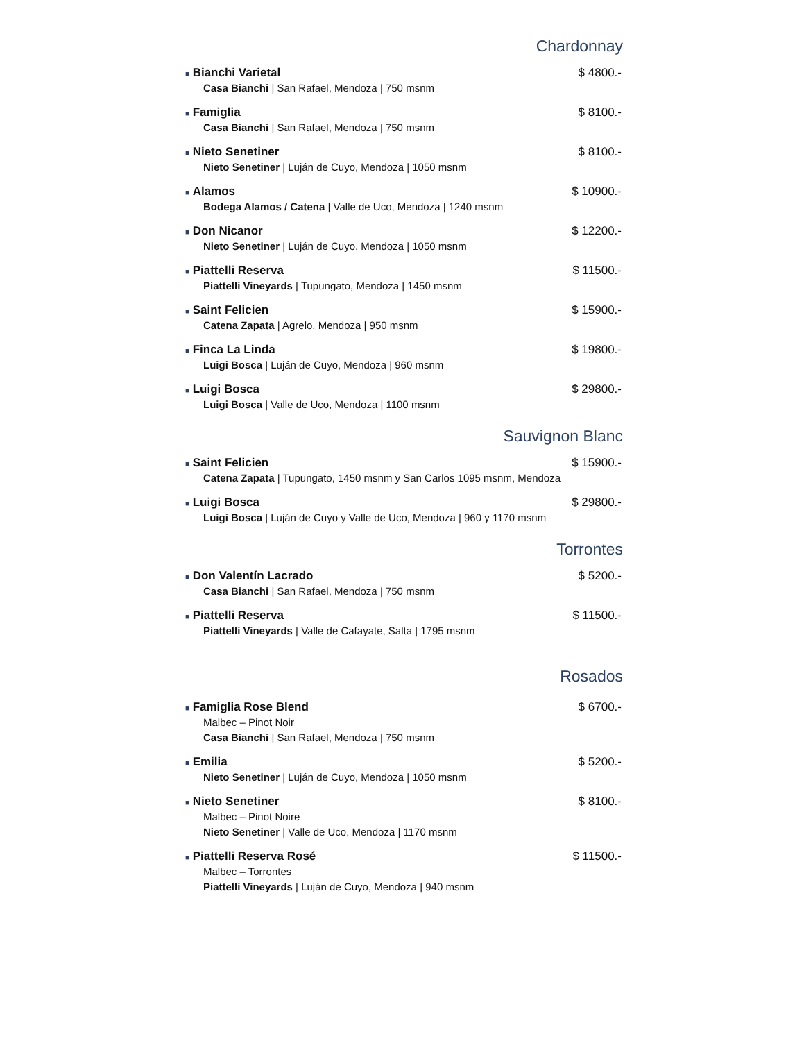Chardonnay
■ Bianchi Varietal $ 4800.-
Casa Bianchi | San Rafael, Mendoza | 750 msnm
■ Famiglia $ 8100.-
Casa Bianchi | San Rafael, Mendoza | 750 msnm
■ Nieto Senetiner $ 8100.-
Nieto Senetiner | Luján de Cuyo, Mendoza | 1050 msnm
■ Alamos $ 10900.-
Bodega Alamos / Catena | Valle de Uco, Mendoza | 1240 msnm
■ Don Nicanor $ 12200.-
Nieto Senetiner | Luján de Cuyo, Mendoza | 1050 msnm
■ Piattelli Reserva $ 11500.-
Piattelli Vineyards | Tupungato, Mendoza | 1450 msnm
■ Saint Felicien $ 15900.-
Catena Zapata | Agrelo, Mendoza | 950 msnm
■ Finca La Linda $ 19800.-
Luigi Bosca | Luján de Cuyo, Mendoza | 960 msnm
■ Luigi Bosca $ 29800.-
Luigi Bosca | Valle de Uco, Mendoza | 1100 msnm
Sauvignon Blanc
■ Saint Felicien $ 15900.-
Catena Zapata | Tupungato, 1450 msnm y San Carlos 1095 msnm, Mendoza
■ Luigi Bosca $ 29800.-
Luigi Bosca | Luján de Cuyo y Valle de Uco, Mendoza | 960 y 1170 msnm
Torrontes
■ Don Valentín Lacrado $ 5200.-
Casa Bianchi | San Rafael, Mendoza | 750 msnm
■ Piattelli Reserva $ 11500.-
Piattelli Vineyards | Valle de Cafayate, Salta | 1795 msnm
Rosados
■ Famiglia Rose Blend $ 6700.-
Malbec – Pinot Noir
Casa Bianchi | San Rafael, Mendoza | 750 msnm
■ Emilia $ 5200.-
Nieto Senetiner | Luján de Cuyo, Mendoza | 1050 msnm
■ Nieto Senetiner $ 8100.-
Malbec – Pinot Noire
Nieto Senetiner | Valle de Uco, Mendoza | 1170 msnm
■ Piattelli Reserva Rosé $ 11500.-
Malbec – Torrontes
Piattelli Vineyards | Luján de Cuyo, Mendoza | 940 msnm